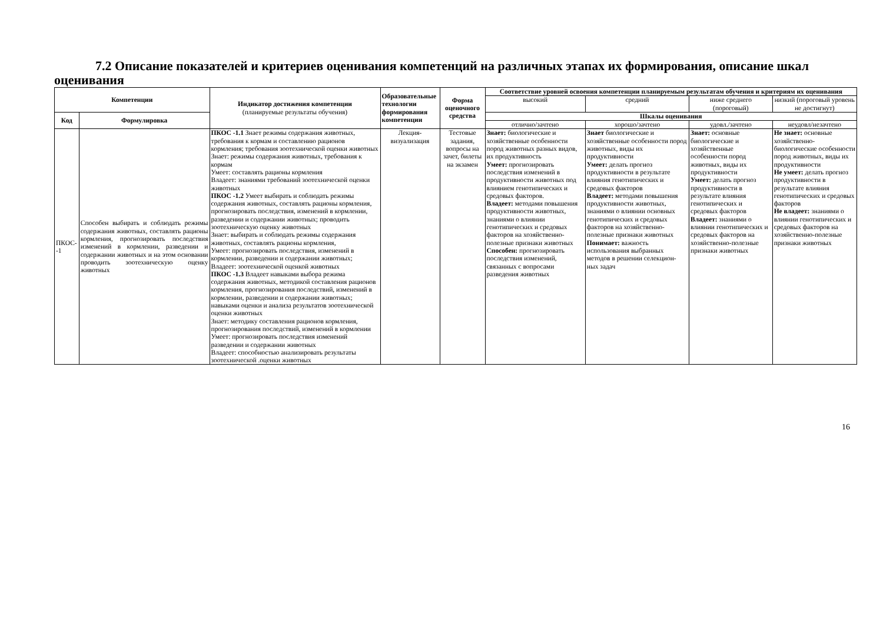7.2 Описание показателей и критериев оценивания компетенций на различных этапах их формирования, описание шкал оценивания
| Компетенции | | Индикатор достижения компетенции (планируемые результаты обучения) | Образовательные технологии формирования компетенции | Форма оценочного средства | Соответствие уровней освоения компетенции планируемым результатам обучения и критериям их оценивания | | | |
| --- | --- | --- | --- | --- | --- | --- | --- | --- |
| | | | | | высокий | средний | ниже среднего (пороговый) | низкий (пороговый уровень не достигнут) |
| Код | Формулировка | | | | Шкалы оценивания | | | |
| | | | | | отлично/зачтено | хорошо/зачтено | удовл./зачтено | неудовл/незачтено |
| ПКОС--1 | Способен выбирать и соблюдать режимы содержания животных, составлять рационы кормления, прогнозировать последствия изменений в кормлении, разведении и содержании животных и на этом основании проводить зоотехническую оценку животных | ПКОС -1.1 Знает режимы содержания животных, требования к кормам и составлению рационов кормления; требования зоотехнической оценки животных Знает: режимы содержания животных, требования к кормам Умеет: составлять рационы кормления Владеет: знаниями требований зоотехнической оценки животных ПКОС -1.2 Умеет выбирать и соблюдать режимы содержания животных, составлять рационы кормления, прогнозировать последствия, изменений в кормлении, разведении и содержании животных; проводить зоотехническую оценку животных Знает: выбирать и соблюдать режимы содержания животных, составлять рационы кормления, Умеет: прогнозировать последствия, изменений в кормлении, разведении и содержании животных; Владеет: зоотехнической оценкой животных ПКОС -1.3 Владеет навыками выбора режима содержания животных, методикой составления рационов кормления, прогнозирования последствий, изменений в кормлении, разведении и содержании животных; навыками оценки и анализа результатов зоотехнической оценки животных Знает: методику составления рационов кормления, прогнозирования последствий, изменений в кормлении Умеет: прогнозировать последствия изменений разведении и содержании животных Владеет: способностью анализировать результаты зоотехнической .оценки животных | Лекция-визуализация | Тестовые задания, вопросы на зачет, билеты на экзамен | Знает: биологические и хозяйственные особенности пород животных разных видов, их продуктивность Умеет: прогнозировать последствия изменений в продуктивности животных под влиянием генотипических и средовых факторов. Владеет: методами повышения продуктивности животных, знаниями о влиянии генотипических и средовых факторов на хозяйственно-полезные признаки животных Способен: прогнозировать последствия изменений, связанных с вопросами разведения животных | Знает биологические и хозяйственные особенности пород животных, виды их продуктивности Умеет: делать прогноз продуктивности в результате влияния генотипических и средовых факторов Владеет: методами повышения продуктивности животных, знаниями о влиянии основных генотипических и средовых факторов на хозяйственно-полезные признаки животных Понимает: важность использования выбранных методов в решении селекцион-ных задач | Знает: основные биологические и хозяйственные особенности пород животных, виды их продуктивности Умеет: делать прогноз продуктивности в результате влияния генотипических и средовых факторов Владеет: знаниями о влиянии генотипических и средовых факторов на хозяйственно-полезные признаки животных | Не знает: основные хозяйственно-биологические особенности пород животных, виды их продуктивности Не умеет: делать прогноз продуктивности в результате влияния генотипических и средовых факторов Не владеет: знаниями о влиянии генотипических и средовых факторов на хозяйственно-полезные признаки животных |
16